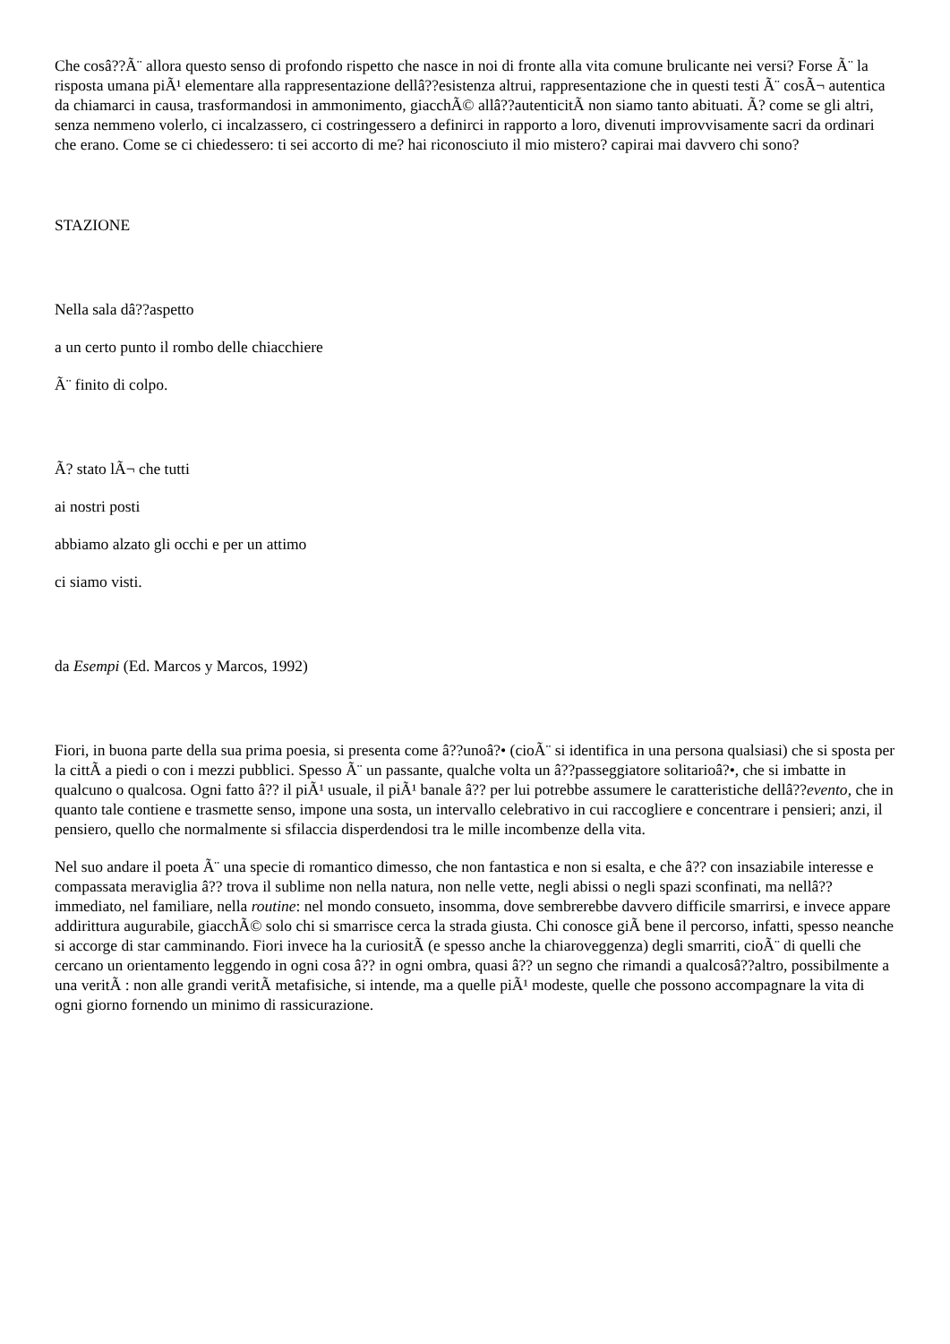Che cosâ??Ã¨ allora questo senso di profondo rispetto che nasce in noi di fronte alla vita comune brulicante nei versi? Forse Ã¨ la risposta umana piÃ¹ elementare alla rappresentazione dellâ??esistenza altrui, rappresentazione che in questi testi Ã¨ cosÃ¬ autentica da chiamarci in causa, trasformandosi in ammonimento, giacchÃ© allâ??autenticitÃ non siamo tanto abituati. Ã? come se gli altri, senza nemmeno volerlo, ci incalzassero, ci costringessero a definirci in rapporto a loro, divenuti improvvisamente sacri da ordinari che erano. Come se ci chiedessero: ti sei accorto di me? hai riconosciuto il mio mistero? capirai mai davvero chi sono?
STAZIONE
Nella sala dâ??aspetto
a un certo punto il rombo delle chiacchiere
Ã¨ finito di colpo.
Ã? stato lÃ¬ che tutti
ai nostri posti
abbiamo alzato gli occhi e per un attimo
ci siamo visti.
da Esempi (Ed. Marcos y Marcos, 1992)
Fiori, in buona parte della sua prima poesia, si presenta come â??unoâ?• (cioÃ¨ si identifica in una persona qualsiasi) che si sposta per la cittÃ a piedi o con i mezzi pubblici. Spesso Ã¨ un passante, qualche volta un â??passeggiatore solitarioâ?•, che si imbatte in qualcuno o qualcosa. Ogni fatto â?? il piÃ¹ usuale, il piÃ¹ banale â?? per lui potrebbe assumere le caratteristiche dellâ??evento, che in quanto tale contiene e trasmette senso, impone una sosta, un intervallo celebrativo in cui raccogliere e concentrare i pensieri; anzi, il pensiero, quello che normalmente si sfilaccia disperdendosi tra le mille incombenze della vita.
Nel suo andare il poeta Ã¨ una specie di romantico dimesso, che non fantastica e non si esalta, e che â?? con insaziabile interesse e compassata meraviglia â?? trova il sublime non nella natura, non nelle vette, negli abissi o negli spazi sconfinati, ma nellâ??immediato, nel familiare, nella routine: nel mondo consueto, insomma, dove sembrerebbe davvero difficile smarrirsi, e invece appare addirittura augurabile, giacchÃ© solo chi si smarrisce cerca la strada giusta. Chi conosce giÃ bene il percorso, infatti, spesso neanche si accorge di star camminando. Fiori invece ha la curiositÃ (e spesso anche la chiaroveggenza) degli smarriti, cioÃ¨ di quelli che cercano un orientamento leggendo in ogni cosa â?? in ogni ombra, quasi â?? un segno che rimandi a qualcosâ??altro, possibilmente a una veritÃ : non alle grandi veritÃ metafisiche, si intende, ma a quelle piÃ¹ modeste, quelle che possono accompagnare la vita di ogni giorno fornendo un minimo di rassicurazione.